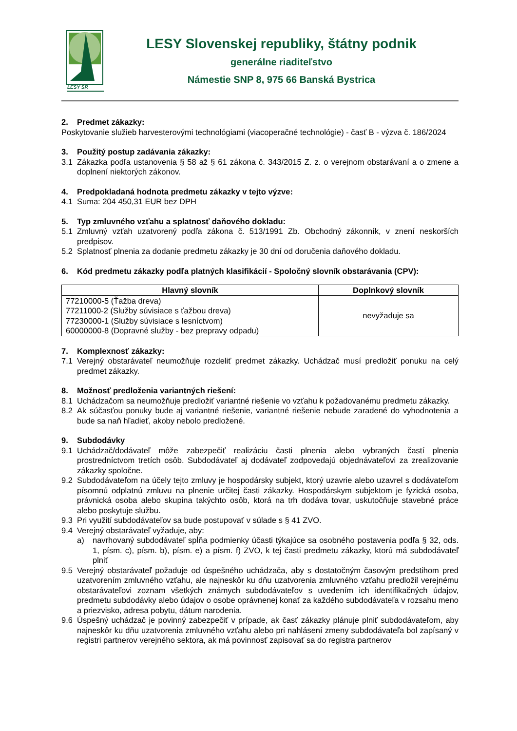LESY SR
LESY Slovenskej republiky, štátny podnik
generálne riaditeľstvo
Námestie SNP 8, 975 66 Banská Bystrica
2. Predmet zákazky:
Poskytovanie služieb harvesterovými technológiami (viacoperačné technológie) - časť B - výzva č. 186/2024
3. Použitý postup zadávania zákazky:
3.1 Zákazka podľa ustanovenia § 58 až § 61 zákona č. 343/2015 Z. z. o verejnom obstarávaní a o zmene a doplnení niektorých zákonov.
4. Predpokladaná hodnota predmetu zákazky v tejto výzve:
4.1 Suma: 204 450,31 EUR bez DPH
5. Typ zmluvného vzťahu a splatnosť daňového dokladu:
5.1 Zmluvný vzťah uzatvorený podľa zákona č. 513/1991 Zb. Obchodný zákonník, v znení neskorších predpisov.
5.2 Splatnosť plnenia za dodanie predmetu zákazky je 30 dní od doručenia daňového dokladu.
6. Kód predmetu zákazky podľa platných klasifikácií - Spoločný slovník obstarávania (CPV):
| Hlavný slovník | Doplnkový slovník |
| --- | --- |
| 77210000-5 (Ťažba dreva) 77211000-2 (Služby súvisiace s ťažbou dreva) 77230000-1 (Služby súvisiace s lesníctvom) 60000000-8 (Dopravné služby - bez prepravy odpadu) | nevyžaduje sa |
7. Komplexnosť zákazky:
7.1 Verejný obstarávateľ neumožňuje rozdeliť predmet zákazky. Uchádzač musí predložiť ponuku na celý predmet zákazky.
8. Možnosť predloženia variantných riešení:
8.1 Uchádzačom sa neumožňuje predložiť variantné riešenie vo vzťahu k požadovanému predmetu zákazky.
8.2 Ak súčasťou ponuky bude aj variantné riešenie, variantné riešenie nebude zaradené do vyhodnotenia a bude sa naň hľadieť, akoby nebolo predložené.
9. Subdodávky
9.1 Uchádzač/dodávateľ môže zabezpečiť realizáciu časti plnenia alebo vybraných častí plnenia prostredníctvom tretích osôb. Subdodávateľ aj dodávateľ zodpovedajú objednávateľovi za zrealizovanie zákazky spoločne.
9.2 Subdodávateľom na účely tejto zmluvy je hospodársky subjekt, ktorý uzavrie alebo uzavrel s dodávateľom písomnú odplatnú zmluvu na plnenie určitej časti zákazky. Hospodárskym subjektom je fyzická osoba, právnická osoba alebo skupina takýchto osôb, ktorá na trh dodáva tovar, uskutočňuje stavebné práce alebo poskytuje službu.
9.3 Pri využití subdodávateľov sa bude postupovať v súlade s § 41 ZVO.
9.4 Verejný obstarávateľ vyžaduje, aby:
a) navrhovaný subdodávateľ spĺňa podmienky účasti týkajúce sa osobného postavenia podľa § 32, ods. 1, písm. c), písm. b), písm. e) a písm. f) ZVO, k tej časti predmetu zákazky, ktorú má subdodávateľ plniť
9.5 Verejný obstarávateľ požaduje od úspešného uchádzača, aby s dostatočným časovým predstihom pred uzatvorením zmluvného vzťahu, ale najneskôr ku dňu uzatvorenia zmluvného vzťahu predložil verejnému obstarávateľovi zoznam všetkých známych subdodávateľov s uvedením ich identifikačných údajov, predmetu subdodávky alebo údajov o osobe oprávnenej konať za každého subdodávateľa v rozsahu meno a priezvisko, adresa pobytu, dátum narodenia.
9.6 Úspešný uchádzač je povinný zabezpečiť v prípade, ak časť zákazky plánuje plniť subdodávateľom, aby najneskôr ku dňu uzatvorenia zmluvného vzťahu alebo pri nahlásení zmeny subdodávateľa bol zapísaný v registri partnerov verejného sektora, ak má povinnosť zapisovať sa do registra partnerov